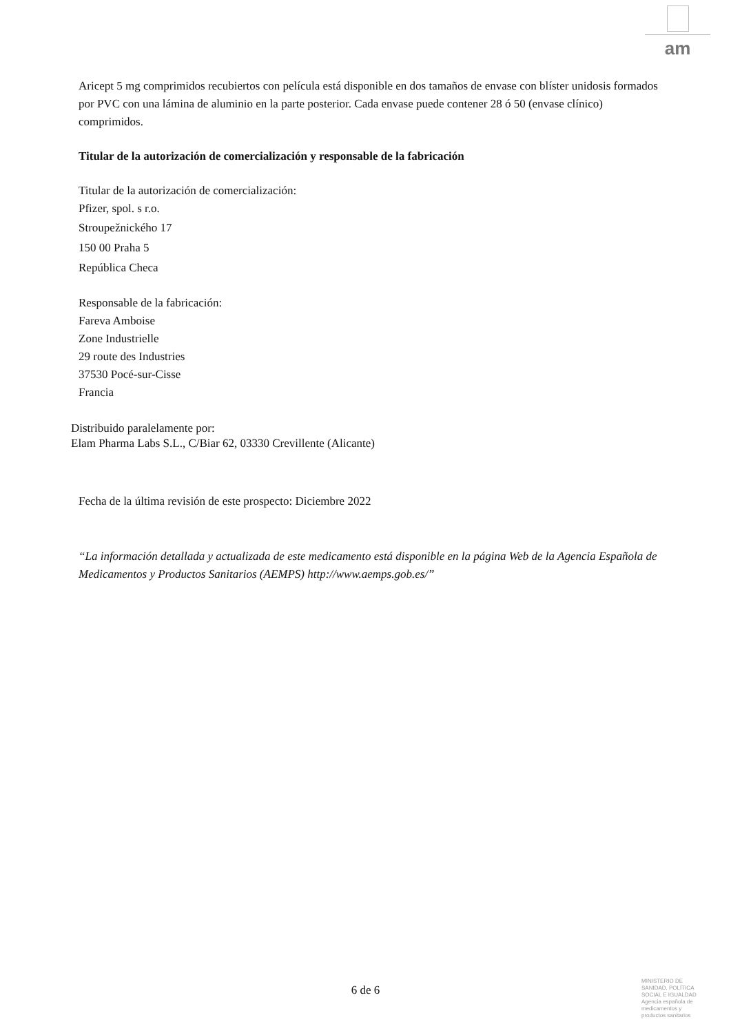am
Aricept 5 mg comprimidos recubiertos con película está disponible en dos tamaños de envase con blíster unidosis formados por PVC con una lámina de aluminio en la parte posterior. Cada envase puede contener 28 ó 50 (envase clínico) comprimidos.
Titular de la autorización de comercialización y responsable de la fabricación
Titular de la autorización de comercialización:
Pfizer, spol. s r.o.
Stroupežnického 17
150 00 Praha 5
República Checa
Responsable de la fabricación:
Fareva Amboise
Zone Industrielle
29 route des Industries
37530 Pocé-sur-Cisse
Francia
Distribuido paralelamente por:
Elam Pharma Labs S.L., C/Biar 62, 03330 Crevillente (Alicante)
Fecha de la última revisión de este prospecto: Diciembre 2022
“La información detallada y actualizada de este medicamento está disponible en la página Web de la Agencia Española de Medicamentos y Productos Sanitarios (AEMPS) http://www.aemps.gob.es/”
6 de 6
MINISTERIO DE SANIDAD, POLÍTICA SOCIAL E IGUALDAD
Agencia española de medicamentos y productos sanitarios